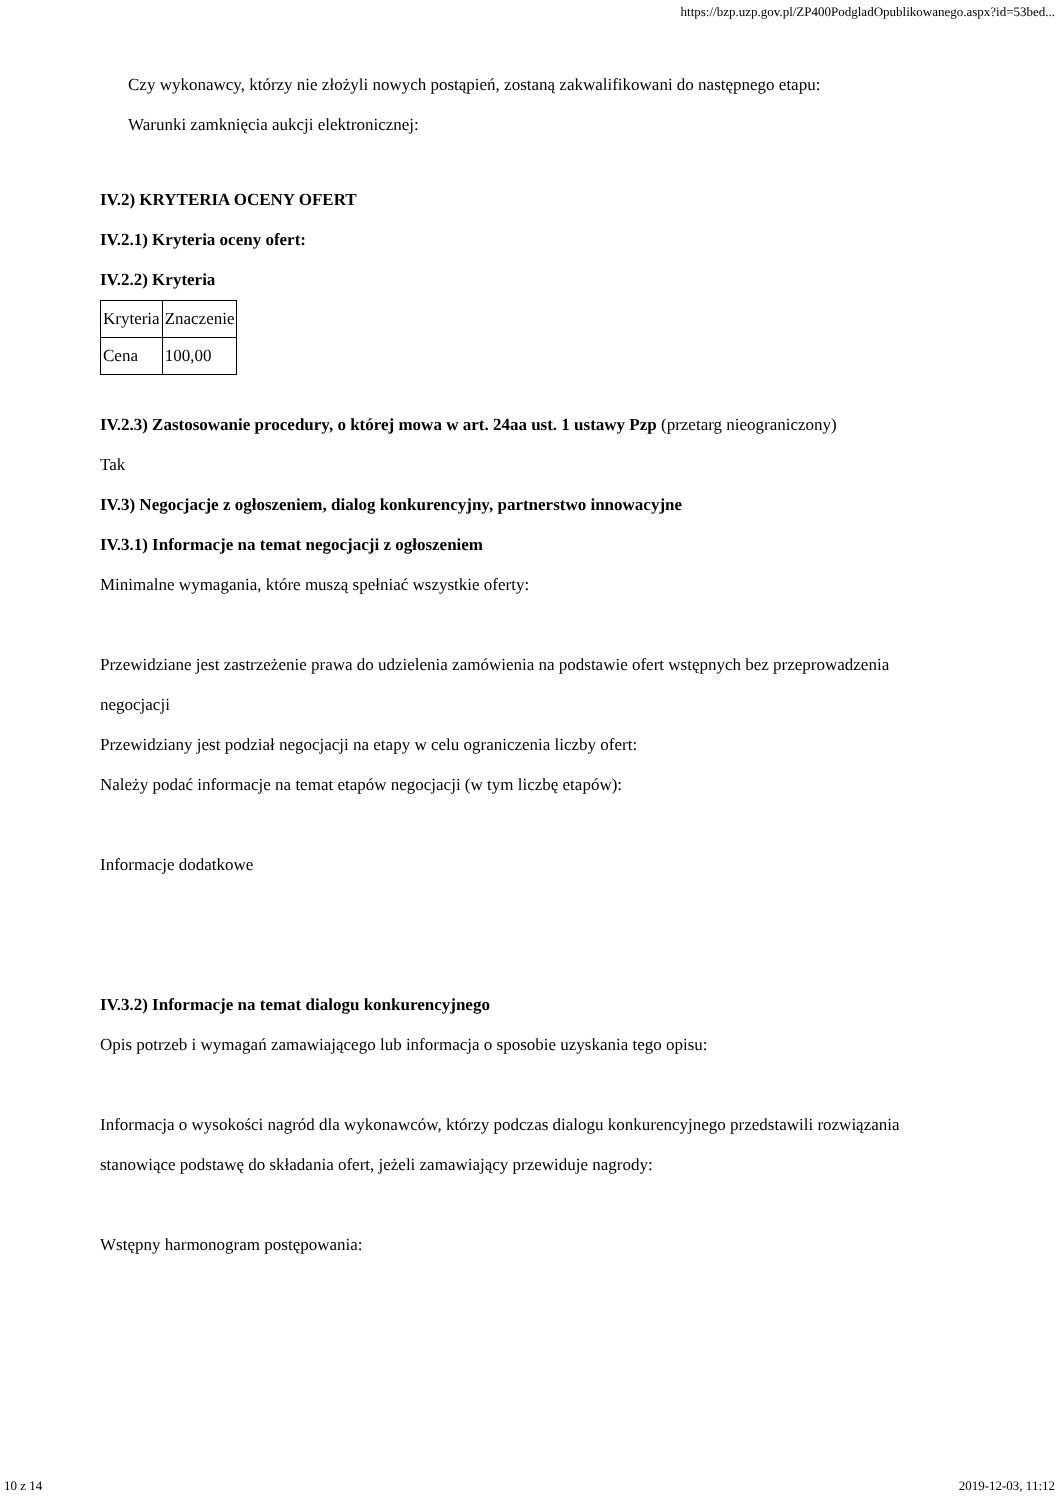https://bzp.uzp.gov.pl/ZP400PodgladOpublikowanego.aspx?id=53bed...
Czy wykonawcy, którzy nie złożyli nowych postąpień, zostaną zakwalifikowani do następnego etapu:
Warunki zamknięcia aukcji elektronicznej:
IV.2) KRYTERIA OCENY OFERT
IV.2.1) Kryteria oceny ofert:
IV.2.2) Kryteria
| Kryteria | Znaczenie |
| Cena | 100,00 |
IV.2.3) Zastosowanie procedury, o której mowa w art. 24aa ust. 1 ustawy Pzp (przetarg nieograniczony)
Tak
IV.3) Negocjacje z ogłoszeniem, dialog konkurencyjny, partnerstwo innowacyjne
IV.3.1) Informacje na temat negocjacji z ogłoszeniem
Minimalne wymagania, które muszą spełniać wszystkie oferty:
Przewidziane jest zastrzeżenie prawa do udzielenia zamówienia na podstawie ofert wstępnych bez przeprowadzenia negocjacji
Przewidziany jest podział negocjacji na etapy w celu ograniczenia liczby ofert:
Należy podać informacje na temat etapów negocjacji (w tym liczbę etapów):
Informacje dodatkowe
IV.3.2) Informacje na temat dialogu konkurencyjnego
Opis potrzeb i wymagań zamawiającego lub informacja o sposobie uzyskania tego opisu:
Informacja o wysokości nagród dla wykonawców, którzy podczas dialogu konkurencyjnego przedstawili rozwiązania stanowiące podstawę do składania ofert, jeżeli zamawiający przewiduje nagrody:
Wstępny harmonogram postępowania:
10 z 14 2019-12-03, 11:12